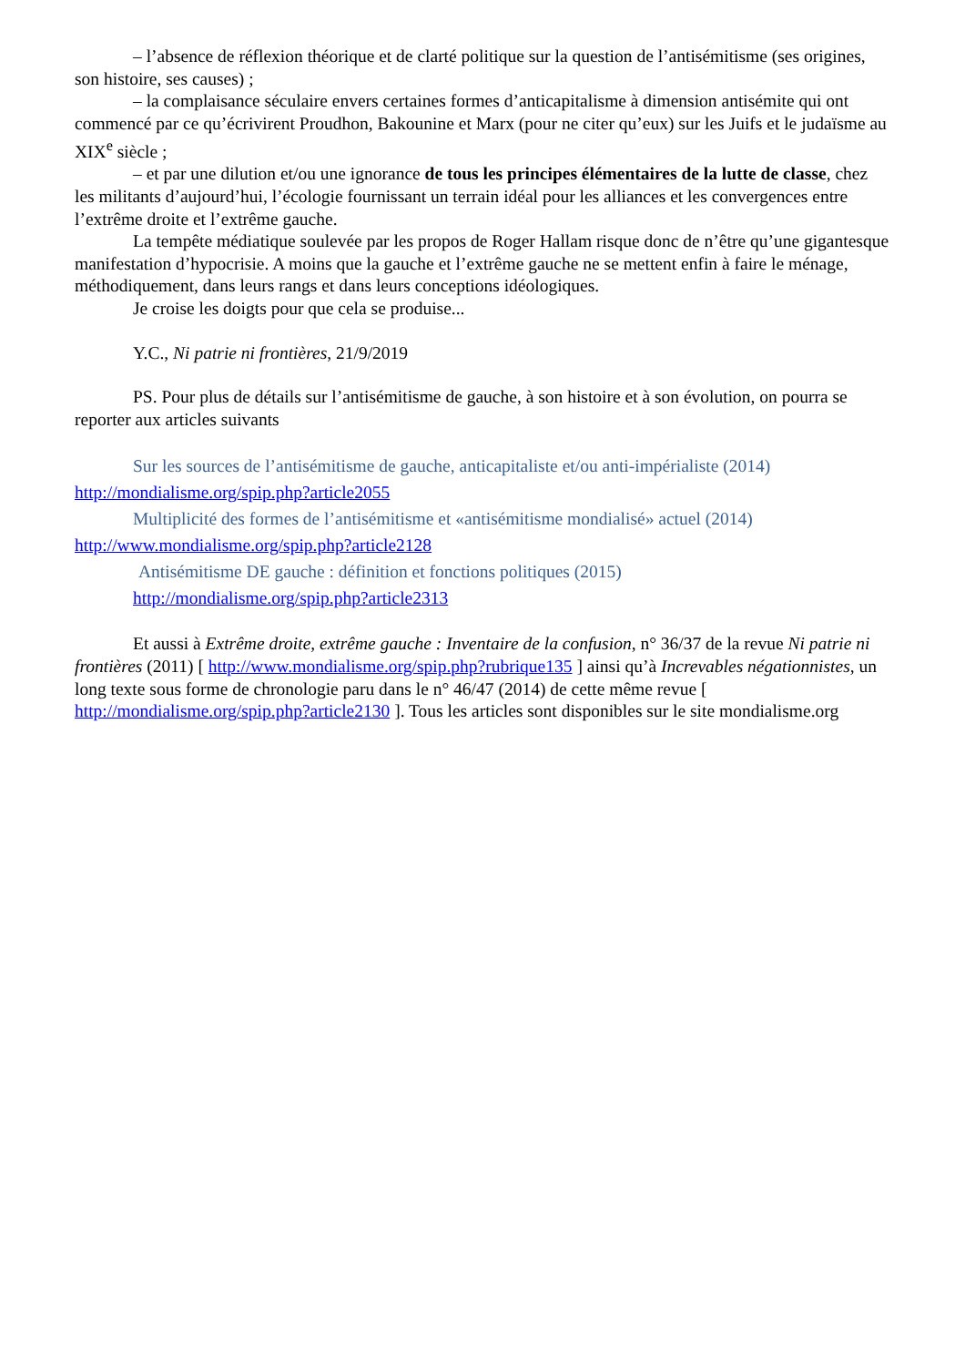– l’absence de réflexion théorique et de clarté politique sur la question de l’antisémitisme (ses origines, son histoire, ses causes) ;
– la complaisance séculaire envers certaines formes d’anticapitalisme à dimension antisémite qui ont commencé par ce qu’écrivirent Proudhon, Bakounine et Marx (pour ne citer qu’eux) sur les Juifs et le judaïsme au XIX<sup>e</sup> siècle ;
– et par une dilution et/ou une ignorance de tous les principes élémentaires de la lutte de classe, chez les militants d’aujourd’hui, l’écologie fournissant un terrain idéal pour les alliances et les convergences entre l’extrême droite et l’extrême gauche.
La tempête médiatique soulevée par les propos de Roger Hallam risque donc de n’être qu’une gigantesque manifestation d’hypocrisie. A moins que la gauche et l’extrême gauche ne se mettent enfin à faire le ménage, méthodiquement, dans leurs rangs et dans leurs conceptions idéologiques.
Je croise les doigts pour que cela se produise...
Y.C., Ni patrie ni frontières, 21/9/2019
PS. Pour plus de détails sur l’antisémitisme de gauche, à son histoire et à son évolution, on pourra se reporter aux articles suivants
Sur les sources de l’antisémitisme de gauche, anticapitaliste et/ou anti-impérialiste (2014)
http://mondialisme.org/spip.php?article2055
Multiplicité des formes de l’antisémitisme et «antisémitisme mondialisé» actuel (2014)
http://www.mondialisme.org/spip.php?article2128
Antisémitisme DE gauche : définition et fonctions politiques (2015)
http://mondialisme.org/spip.php?article2313
Et aussi à Extrême droite, extrême gauche : Inventaire de la confusion, n° 36/37 de la revue Ni patrie ni frontières (2011) [ http://www.mondialisme.org/spip.php?rubrique135 ] ainsi qu’à Increvables négationnistes, un long texte sous forme de chronologie paru dans le n° 46/47 (2014) de cette même revue [ http://mondialisme.org/spip.php?article2130 ]. Tous les articles sont disponibles sur le site mondialisme.org